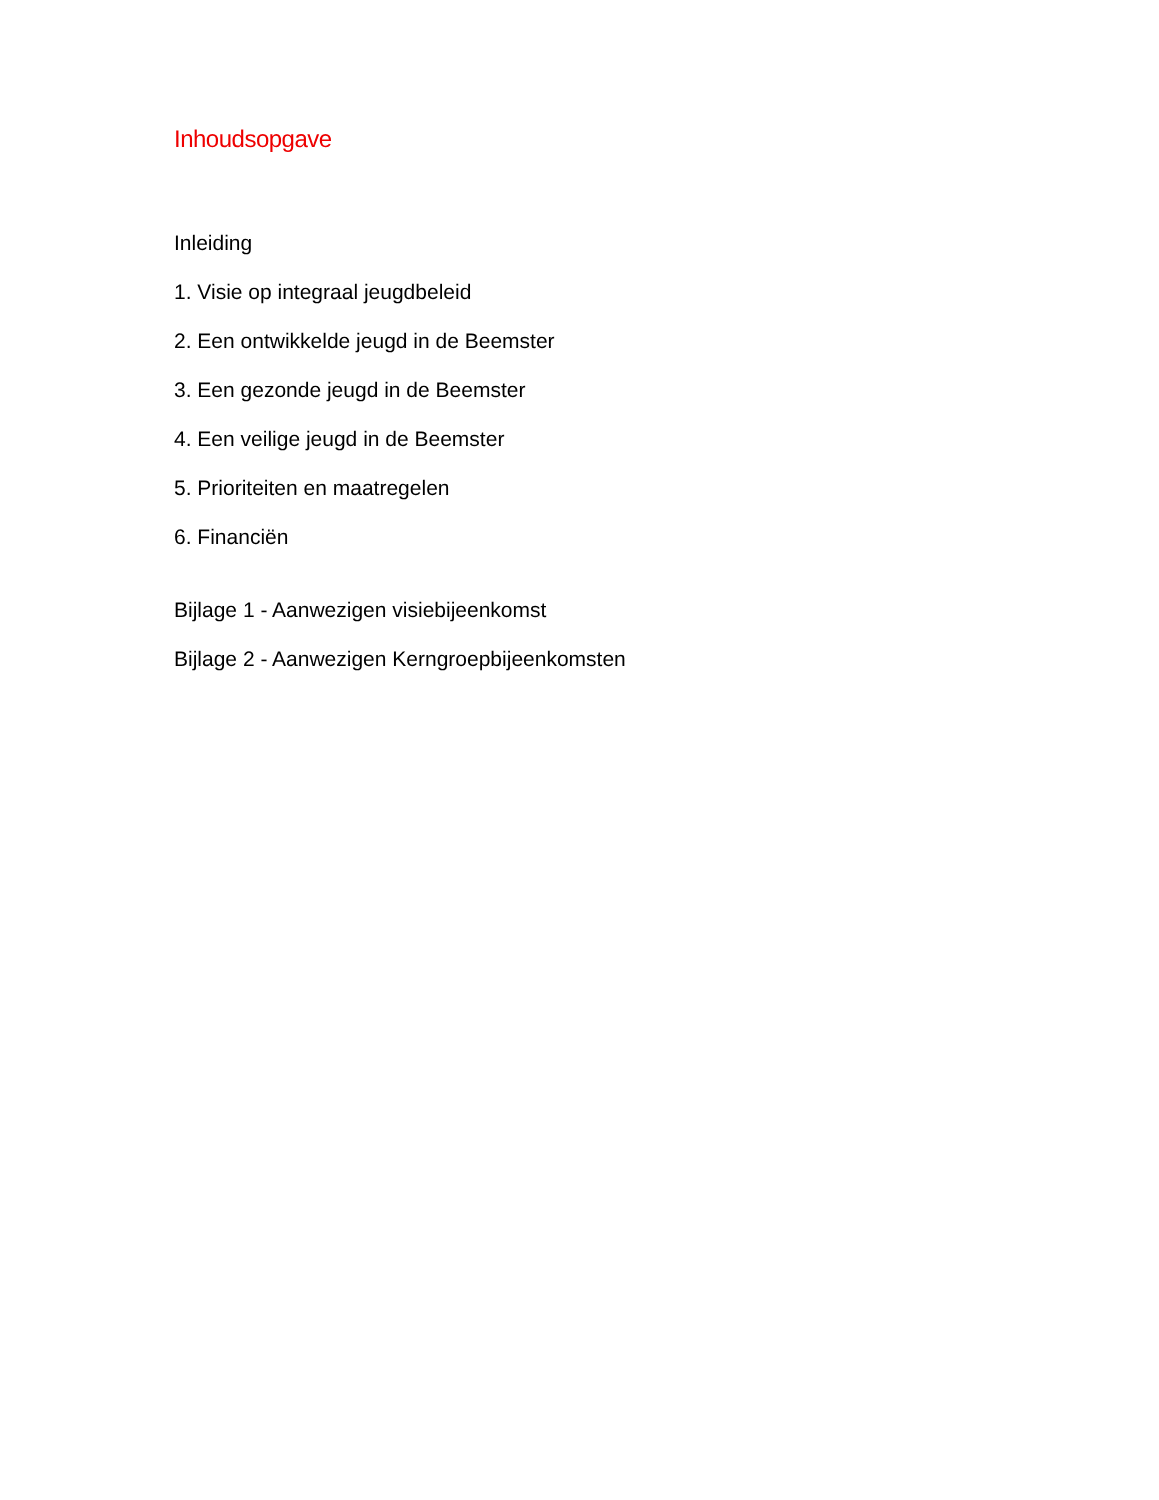Inhoudsopgave
Inleiding
1. Visie op integraal jeugdbeleid
2. Een ontwikkelde jeugd in de Beemster
3. Een gezonde jeugd in de Beemster
4. Een veilige jeugd in de Beemster
5. Prioriteiten en maatregelen
6. Financiën
Bijlage 1 - Aanwezigen visiebijeenkomst
Bijlage 2 - Aanwezigen Kerngroepbijeenkomsten